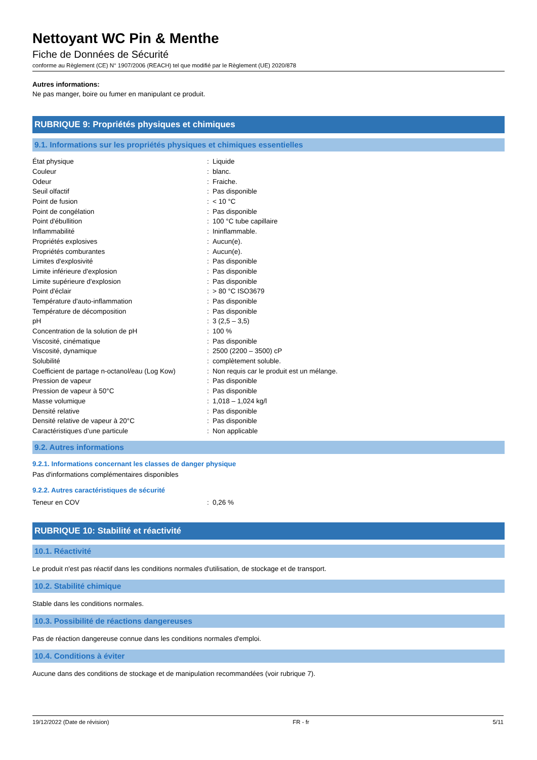Nettoyant WC Pin & Menthe
Fiche de Données de Sécurité
conforme au Règlement (CE) N° 1907/2006 (REACH) tel que modifié par le Règlement (UE) 2020/878
Autres informations:
Ne pas manger, boire ou fumer en manipulant ce produit.
RUBRIQUE 9: Propriétés physiques et chimiques
9.1. Informations sur les propriétés physiques et chimiques essentielles
| État physique | : | Liquide |
| Couleur | : | blanc. |
| Odeur | : | Fraiche. |
| Seuil olfactif | : | Pas disponible |
| Point de fusion | : | < 10 °C |
| Point de congélation | : | Pas disponible |
| Point d'ébullition | : | 100 °C tube capillaire |
| Inflammabilité | : | Ininflammable. |
| Propriétés explosives | : | Aucun(e). |
| Propriétés comburantes | : | Aucun(e). |
| Limites d'explosivité | : | Pas disponible |
| Limite inférieure d'explosion | : | Pas disponible |
| Limite supérieure d'explosion | : | Pas disponible |
| Point d'éclair | : | > 80 °C ISO3679 |
| Température d'auto-inflammation | : | Pas disponible |
| Température de décomposition | : | Pas disponible |
| pH | : | 3 (2,5 – 3,5) |
| Concentration de la solution de pH | : | 100 % |
| Viscosité, cinématique | : | Pas disponible |
| Viscosité, dynamique | : | 2500 (2200 – 3500) cP |
| Solubilité | : | complètement soluble. |
| Coefficient de partage n-octanol/eau (Log Kow) | : | Non requis car le produit est un mélange. |
| Pression de vapeur | : | Pas disponible |
| Pression de vapeur à 50°C | : | Pas disponible |
| Masse volumique | : | 1,018 – 1,024 kg/l |
| Densité relative | : | Pas disponible |
| Densité relative de vapeur à 20°C | : | Pas disponible |
| Caractéristiques d’une particule | : | Non applicable |
9.2. Autres informations
9.2.1. Informations concernant les classes de danger physique
Pas d'informations complémentaires disponibles
9.2.2. Autres caractéristiques de sécurité
| Teneur en COV | : | 0,26 % |
RUBRIQUE 10: Stabilité et réactivité
10.1. Réactivité
Le produit n'est pas réactif dans les conditions normales d'utilisation, de stockage et de transport.
10.2. Stabilité chimique
Stable dans les conditions normales.
10.3. Possibilité de réactions dangereuses
Pas de réaction dangereuse connue dans les conditions normales d'emploi.
10.4. Conditions à éviter
Aucune dans des conditions de stockage et de manipulation recommandées (voir rubrique 7).
19/12/2022 (Date de révision) FR - fr 5/11